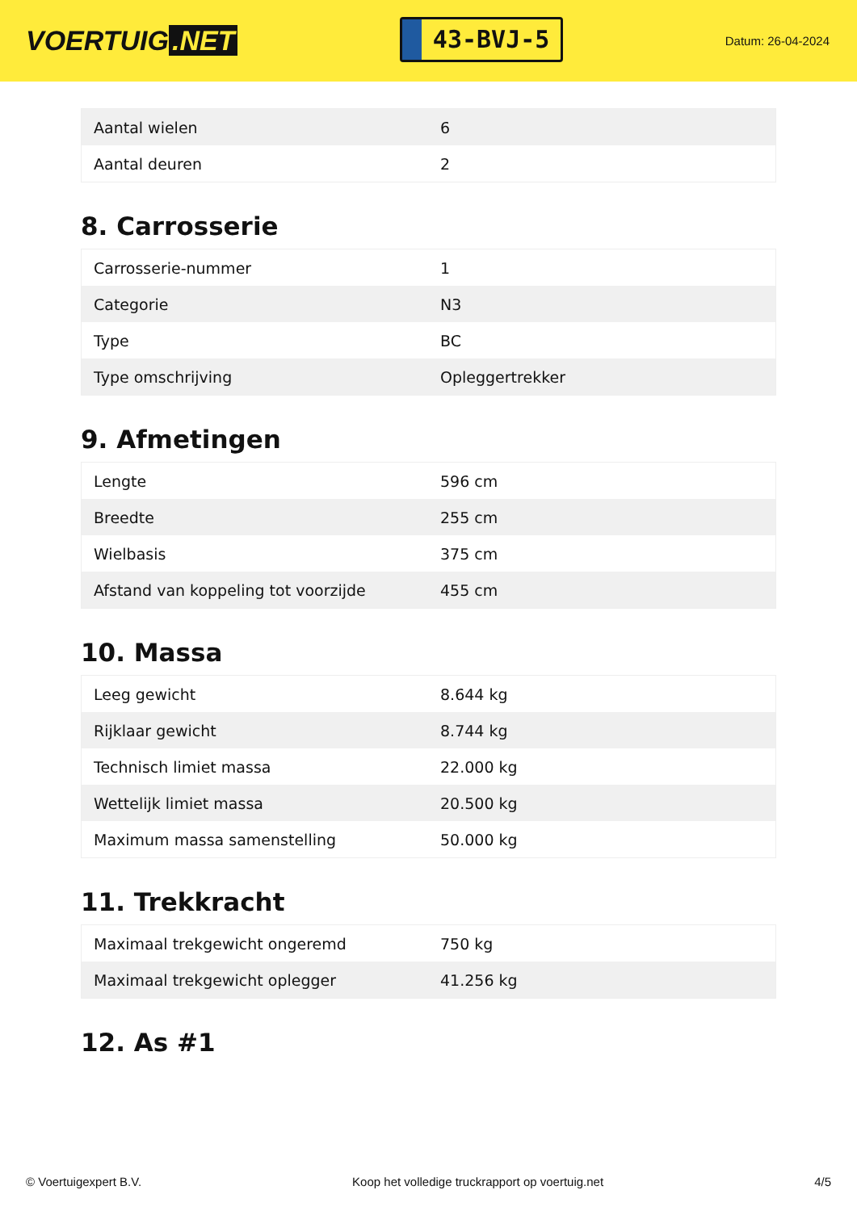VOERTUIG.NET
43-BVJ-5
Datum: 26-04-2024
| Aantal wielen | 6 |
| Aantal deuren | 2 |
8. Carrosserie
| Carrosserie-nummer | 1 |
| Categorie | N3 |
| Type | BC |
| Type omschrijving | Opleggertrekker |
9. Afmetingen
| Lengte | 596 cm |
| Breedte | 255 cm |
| Wielbasis | 375 cm |
| Afstand van koppeling tot voorzijde | 455 cm |
10. Massa
| Leeg gewicht | 8.644 kg |
| Rijklaar gewicht | 8.744 kg |
| Technisch limiet massa | 22.000 kg |
| Wettelijk limiet massa | 20.500 kg |
| Maximum massa samenstelling | 50.000 kg |
11. Trekkracht
| Maximaal trekgewicht ongeremd | 750 kg |
| Maximaal trekgewicht oplegger | 41.256 kg |
12. As #1
© Voertuigexpert B.V. Koop het volledige truckrapport op voertuig.net 4/5